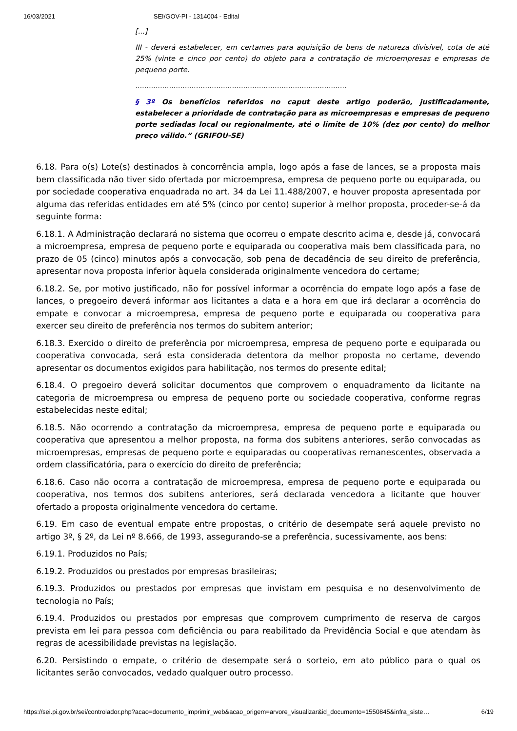16/03/2021 SEI/GOV-PI - 1314004 - Edital
[...]
III - deverá estabelecer, em certames para aquisição de bens de natureza divisível, cota de até 25% (vinte e cinco por cento) do objeto para a contratação de microempresas e empresas de pequeno porte.
..............................................................................................
§ 3º Os benefícios referidos no caput deste artigo poderão, justificadamente, estabelecer a prioridade de contratação para as microempresas e empresas de pequeno porte sediadas local ou regionalmente, até o limite de 10% (dez por cento) do melhor preço válido.” (GRIFOU-SE)
6.18. Para o(s) Lote(s) destinados à concorrência ampla, logo após a fase de lances, se a proposta mais bem classificada não tiver sido ofertada por microempresa, empresa de pequeno porte ou equiparada, ou por sociedade cooperativa enquadrada no art. 34 da Lei 11.488/2007, e houver proposta apresentada por alguma das referidas entidades em até 5% (cinco por cento) superior à melhor proposta, proceder-se-á da seguinte forma:
6.18.1. A Administração declarará no sistema que ocorreu o empate descrito acima e, desde já, convocará a microempresa, empresa de pequeno porte e equiparada ou cooperativa mais bem classificada para, no prazo de 05 (cinco) minutos após a convocação, sob pena de decadência de seu direito de preferência, apresentar nova proposta inferior àquela considerada originalmente vencedora do certame;
6.18.2. Se, por motivo justificado, não for possível informar a ocorrência do empate logo após a fase de lances, o pregoeiro deverá informar aos licitantes a data e a hora em que irá declarar a ocorrência do empate e convocar a microempresa, empresa de pequeno porte e equiparada ou cooperativa para exercer seu direito de preferência nos termos do subitem anterior;
6.18.3. Exercido o direito de preferência por microempresa, empresa de pequeno porte e equiparada ou cooperativa convocada, será esta considerada detentora da melhor proposta no certame, devendo apresentar os documentos exigidos para habilitação, nos termos do presente edital;
6.18.4. O pregoeiro deverá solicitar documentos que comprovem o enquadramento da licitante na categoria de microempresa ou empresa de pequeno porte ou sociedade cooperativa, conforme regras estabelecidas neste edital;
6.18.5. Não ocorrendo a contratação da microempresa, empresa de pequeno porte e equiparada ou cooperativa que apresentou a melhor proposta, na forma dos subitens anteriores, serão convocadas as microempresas, empresas de pequeno porte e equiparadas ou cooperativas remanescentes, observada a ordem classificatória, para o exercício do direito de preferência;
6.18.6. Caso não ocorra a contratação de microempresa, empresa de pequeno porte e equiparada ou cooperativa, nos termos dos subitens anteriores, será declarada vencedora a licitante que houver ofertado a proposta originalmente vencedora do certame.
6.19. Em caso de eventual empate entre propostas, o critério de desempate será aquele previsto no artigo 3º, § 2º, da Lei nº 8.666, de 1993, assegurando-se a preferência, sucessivamente, aos bens:
6.19.1. Produzidos no País;
6.19.2. Produzidos ou prestados por empresas brasileiras;
6.19.3. Produzidos ou prestados por empresas que invistam em pesquisa e no desenvolvimento de tecnologia no País;
6.19.4. Produzidos ou prestados por empresas que comprovem cumprimento de reserva de cargos prevista em lei para pessoa com deficiência ou para reabilitado da Previdência Social e que atendam às regras de acessibilidade previstas na legislação.
6.20. Persistindo o empate, o critério de desempate será o sorteio, em ato público para o qual os licitantes serão convocados, vedado qualquer outro processo.
https://sei.pi.gov.br/sei/controlador.php?acao=documento_imprimir_web&acao_origem=arvore_visualizar&id_documento=1550845&infra_siste… 6/19